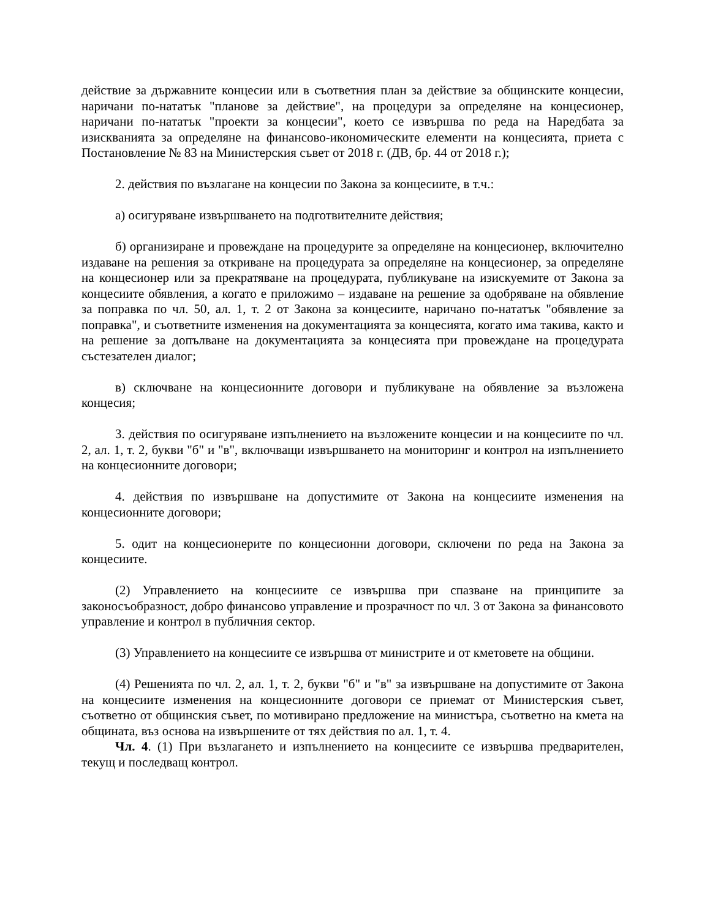действие за държавните концесии или в съответния план за действие за общинските концесии, наричани по-нататък "планове за действие", на процедури за определяне на концесионер, наричани по-нататък "проекти за концесии", което се извършва по реда на Наредбата за изискванията за определяне на финансово-икономическите елементи на концесията, приета с Постановление № 83 на Министерския съвет от 2018 г. (ДВ, бр. 44 от 2018 г.);
2. действия по възлагане на концесии по Закона за концесиите, в т.ч.:
а) осигуряване извършването на подготвителните действия;
б) организиране и провеждане на процедурите за определяне на концесионер, включително издаване на решения за откриване на процедурата за определяне на концесионер, за определяне на концесионер или за прекратяване на процедурата, публикуване на изискуемите от Закона за концесиите обявления, а когато е приложимо – издаване на решение за одобряване на обявление за поправка по чл. 50, ал. 1, т. 2 от Закона за концесиите, наричано по-нататък "обявление за поправка", и съответните изменения на документацията за концесията, когато има такива, както и на решение за допълване на документацията за концесията при провеждане на процедурата състезателен диалог;
в) сключване на концесионните договори и публикуване на обявление за възложена концесия;
3. действия по осигуряване изпълнението на възложените концесии и на концесиите по чл. 2, ал. 1, т. 2, букви "б" и "в", включващи извършването на мониторинг и контрол на изпълнението на концесионните договори;
4. действия по извършване на допустимите от Закона на концесиите изменения на концесионните договори;
5. одит на концесионерите по концесионни договори, сключени по реда на Закона за концесиите.
(2) Управлението на концесиите се извършва при спазване на принципите за законосъобразност, добро финансово управление и прозрачност по чл. 3 от Закона за финансовото управление и контрол в публичния сектор.
(3) Управлението на концесиите се извършва от министрите и от кметовете на общини.
(4) Решенията по чл. 2, ал. 1, т. 2, букви "б" и "в" за извършване на допустимите от Закона на концесиите изменения на концесионните договори се приемат от Министерския съвет, съответно от общинския съвет, по мотивирано предложение на министъра, съответно на кмета на общината, въз основа на извършените от тях действия по ал. 1, т. 4.
Чл. 4. (1) При възлагането и изпълнението на концесиите се извършва предварителен, текущ и последващ контрол.